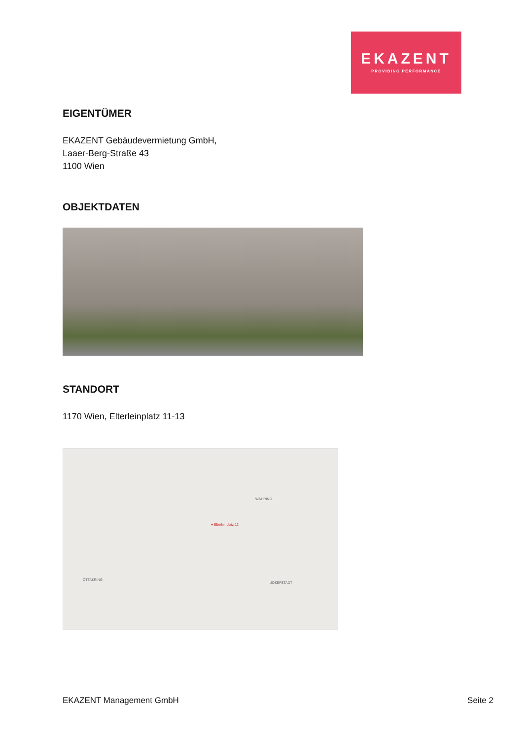EKAZENT
PROVIDING PERFORMANCE
EIGENTÜMER
EKAZENT Gebäudevermietung GmbH,
Laaer-Berg-Straße 43
1100 Wien
OBJEKTDATEN
STANDORT
1170 Wien, Elterleinplatz 11-13
● Elterleinplatz 12
WÄHRING
OTTAKRING
JOSEFSTADT
EKAZENT Management GmbH Seite 2